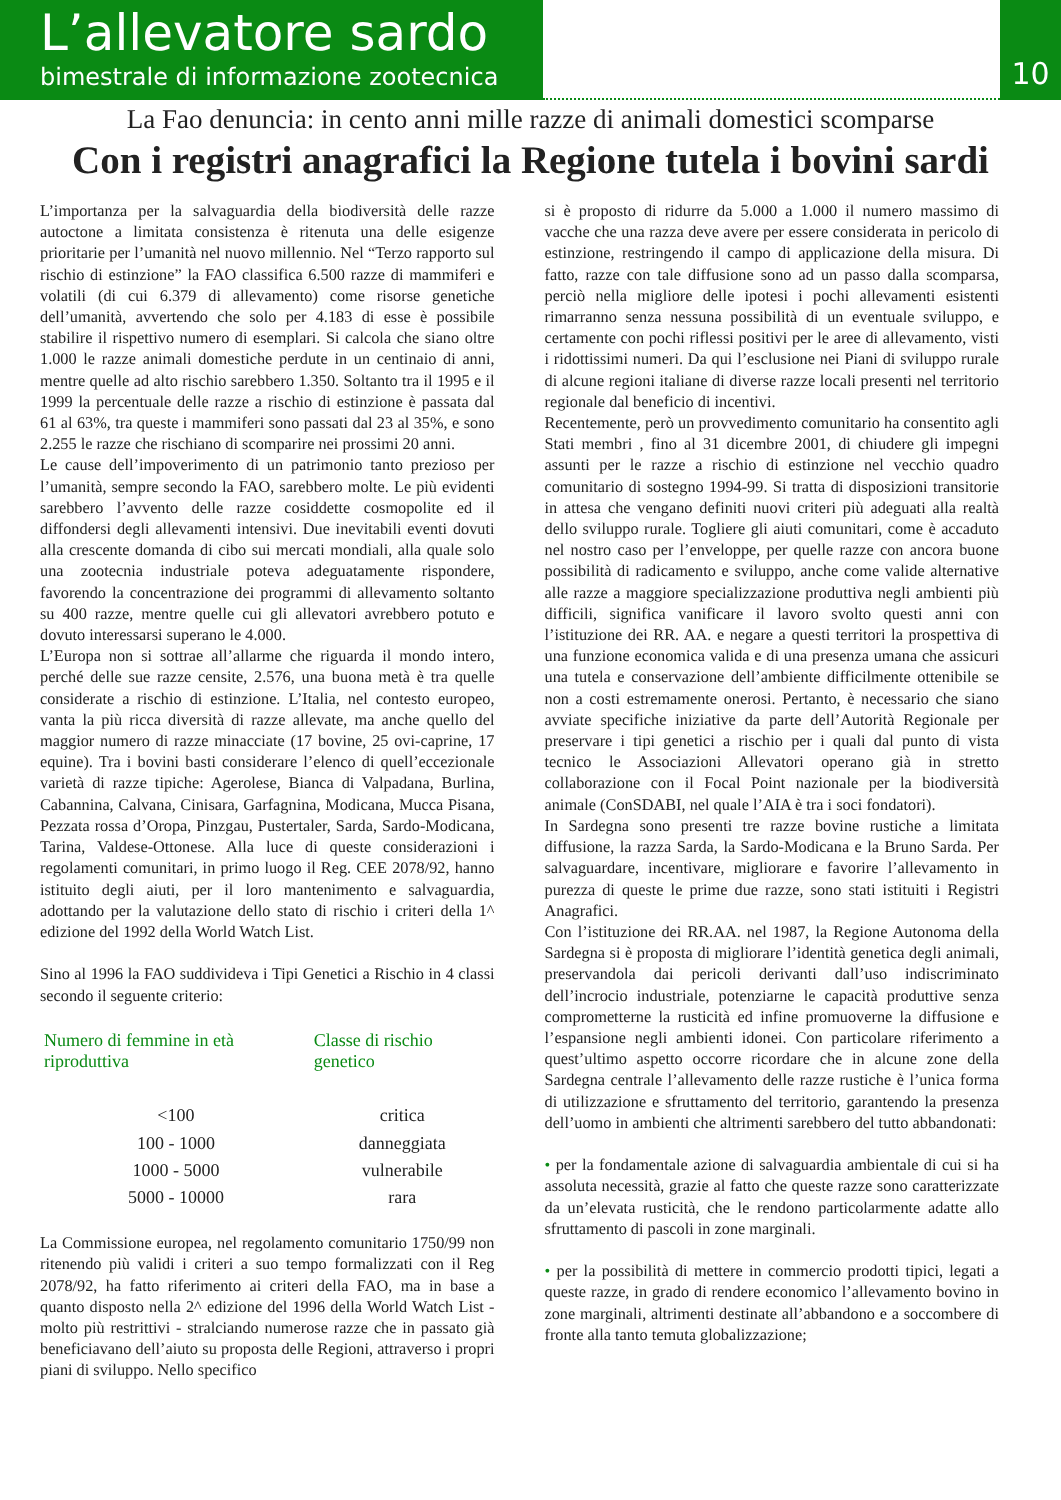L’allevatore sardo
bimestrale di informazione zootecnica
10
La Fao denuncia: in cento anni mille razze di animali domestici scomparse
Con i registri anagrafici la Regione tutela i bovini sardi
L’importanza per la salvaguardia della biodiversità delle razze autoctone a limitata consistenza è ritenuta una delle esigenze prioritarie per l’umanità nel nuovo millennio. Nel “Terzo rapporto sul rischio di estinzione” la FAO classifica 6.500 razze di mammiferi e volatili (di cui 6.379 di allevamento) come risorse genetiche dell’umanità, avvertendo che solo per 4.183 di esse è possibile stabilire il rispettivo numero di esemplari. Si calcola che siano oltre 1.000 le razze animali domestiche perdute in un centinaio di anni, mentre quelle ad alto rischio sarebbero 1.350. Soltanto tra il 1995 e il 1999 la percentuale delle razze a rischio di estinzione è passata dal 61 al 63%, tra queste i mammiferi sono passati dal 23 al 35%, e sono 2.255 le razze che rischiano di scomparire nei prossimi 20 anni.
Le cause dell’impoverimento di un patrimonio tanto prezioso per l’umanità, sempre secondo la FAO, sarebbero molte. Le più evidenti sarebbero l’avvento delle razze cosiddette cosmopolite ed il diffondersi degli allevamenti intensivi. Due inevitabili eventi dovuti alla crescente domanda di cibo sui mercati mondiali, alla quale solo una zootecnia industriale poteva adeguatamente rispondere, favorendo la concentrazione dei programmi di allevamento soltanto su 400 razze, mentre quelle cui gli allevatori avrebbero potuto e dovuto interessarsi superano le 4.000.
L’Europa non si sottrae all’allarme che riguarda il mondo intero, perché delle sue razze censite, 2.576, una buona metà è tra quelle considerate a rischio di estinzione. L’Italia, nel contesto europeo, vanta la più ricca diversità di razze allevate, ma anche quello del maggior numero di razze minacciate (17 bovine, 25 ovi-caprine, 17 equine). Tra i bovini basti considerare l’elenco di quell’eccezionale varietà di razze tipiche: Agerolese, Bianca di Valpadana, Burlina, Cabannina, Calvana, Cinisara, Garfagnina, Modicana, Mucca Pisana, Pezzata rossa d’Oropa, Pinzgau, Pustertaler, Sarda, Sardo-Modicana, Tarina, Valdese-Ottonese. Alla luce di queste considerazioni i regolamenti comunitari, in primo luogo il Reg. CEE 2078/92, hanno istituito degli aiuti, per il loro mantenimento e salvaguardia, adottando per la valutazione dello stato di rischio i criteri della 1^ edizione del 1992 della World Watch List.
Sino al 1996 la FAO suddivideva i Tipi Genetici a Rischio in 4 classi secondo il seguente criterio:
| Numero di femmine in età riproduttiva | Classe di rischio genetico |
| --- | --- |
| <100 | critica |
| 100 - 1000 | danneggiata |
| 1000 - 5000 | vulnerabile |
| 5000 - 10000 | rara |
La Commissione europea, nel regolamento comunitario 1750/99 non ritenendo più validi i criteri a suo tempo formalizzati con il Reg 2078/92, ha fatto riferimento ai criteri della FAO, ma in base a quanto disposto nella 2^ edizione del 1996 della World Watch List - molto più restrittivi - stralciando numerose razze che in passato già beneficiavano dell’aiuto su proposta delle Regioni, attraverso i propri piani di sviluppo. Nello specifico
si è proposto di ridurre da 5.000 a 1.000 il numero massimo di vacche che una razza deve avere per essere considerata in pericolo di estinzione, restringendo il campo di applicazione della misura. Di fatto, razze con tale diffusione sono ad un passo dalla scomparsa, perciò nella migliore delle ipotesi i pochi allevamenti esistenti rimarranno senza nessuna possibilità di un eventuale sviluppo, e certamente con pochi riflessi positivi per le aree di allevamento, visti i ridottissimi numeri. Da qui l’esclusione nei Piani di sviluppo rurale di alcune regioni italiane di diverse razze locali presenti nel territorio regionale dal beneficio di incentivi.
Recentemente, però un provvedimento comunitario ha consentito agli Stati membri , fino al 31 dicembre 2001, di chiudere gli impegni assunti per le razze a rischio di estinzione nel vecchio quadro comunitario di sostegno 1994-99. Si tratta di disposizioni transitorie in attesa che vengano definiti nuovi criteri più adeguati alla realtà dello sviluppo rurale. Togliere gli aiuti comunitari, come è accaduto nel nostro caso per l’enveloppe, per quelle razze con ancora buone possibilità di radicamento e sviluppo, anche come valide alternative alle razze a maggiore specializzazione produttiva negli ambienti più difficili, significa vanificare il lavoro svolto questi anni con l’istituzione dei RR. AA. e negare a questi territori la prospettiva di una funzione economica valida e di una presenza umana che assicuri una tutela e conservazione dell’ambiente difficilmente ottenibile se non a costi estremamente onerosi. Pertanto, è necessario che siano avviate specifiche iniziative da parte dell’Autorità Regionale per preservare i tipi genetici a rischio per i quali dal punto di vista tecnico le Associazioni Allevatori operano già in stretto collaborazione con il Focal Point nazionale per la biodiversità animale (ConSDABI, nel quale l’AIA è tra i soci fondatori).
In Sardegna sono presenti tre razze bovine rustiche a limitata diffusione, la razza Sarda, la Sardo-Modicana e la Bruno Sarda. Per salvaguardare, incentivare, migliorare e favorire l’allevamento in purezza di queste le prime due razze, sono stati istituiti i Registri Anagrafici.
Con l’istituzione dei RR.AA. nel 1987, la Regione Autonoma della Sardegna si è proposta di migliorare l’identità genetica degli animali, preservandola dai pericoli derivanti dall’uso indiscriminato dell’incrocio industriale, potenziarne le capacità produttive senza comprometterne la rusticità ed infine promuoverne la diffusione e l’espansione negli ambienti idonei. Con particolare riferimento a quest’ultimo aspetto occorre ricordare che in alcune zone della Sardegna centrale l’allevamento delle razze rustiche è l’unica forma di utilizzazione e sfruttamento del territorio, garantendo la presenza dell’uomo in ambienti che altrimenti sarebbero del tutto abbandonati:
• per la fondamentale azione di salvaguardia ambientale di cui si ha assoluta necessità, grazie al fatto che queste razze sono caratterizzate da un’elevata rusticità, che le rendono particolarmente adatte allo sfruttamento di pascoli in zone marginali.
• per la possibilità di mettere in commercio prodotti tipici, legati a queste razze, in grado di rendere economico l’allevamento bovino in zone marginali, altrimenti destinate all’abbandono e a soccombere di fronte alla tanto temuta globalizzazione;